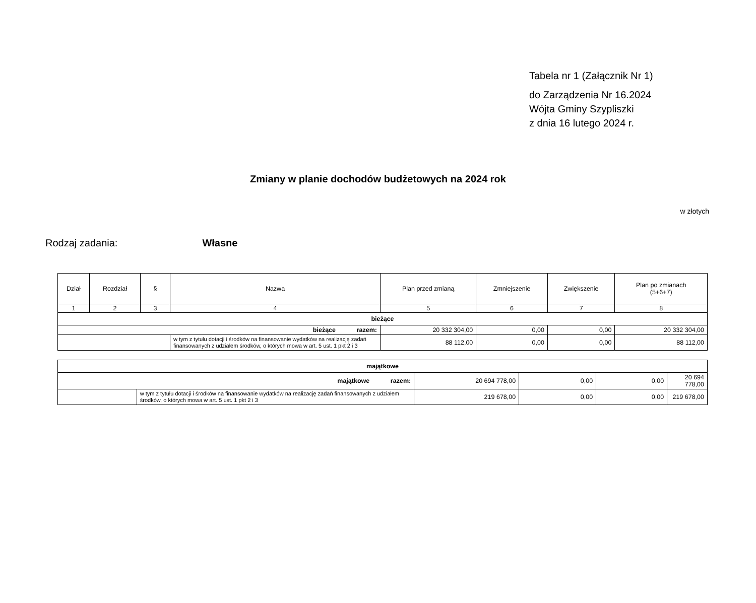Tabela nr 1 (Załącznik Nr 1)
do Zarządzenia Nr 16.2024
Wójta Gminy Szypliszki
z dnia 16 lutego 2024 r.
Zmiany w planie dochodów budżetowych na 2024 rok
w złotych
Rodzaj zadania: Własne
| Dział | Rozdział | § | Nazwa | Plan przed zmianą | Zmniejszenie | Zwiększenie | Plan po zmianach (5+6+7) |
| --- | --- | --- | --- | --- | --- | --- | --- |
| 1 | 2 | 3 | 4 | 5 | 6 | 7 | 8 |
| bieżące | | | | | | | |
| bieżące razem: | | | | 20 332 304,00 | 0,00 | 0,00 | 20 332 304,00 |
| | | | w tym z tytułu dotacji i środków na finansowanie wydatków na realizację zadań finansowanych z udziałem środków, o których mowa w art. 5 ust. 1 pkt 2 i 3 | 88 112,00 | 0,00 | 0,00 | 88 112,00 |
| majątkowe | | | | | |
| majątkowe razem: | | 20 694 778,00 | 0,00 | 0,00 | 20 694 778,00 |
| | w tym z tytułu dotacji i środków na finansowanie wydatków na realizację zadań finansowanych z udziałem środków, o których mowa w art. 5 ust. 1 pkt 2 i 3 | 219 678,00 | 0,00 | 0,00 | 219 678,00 |